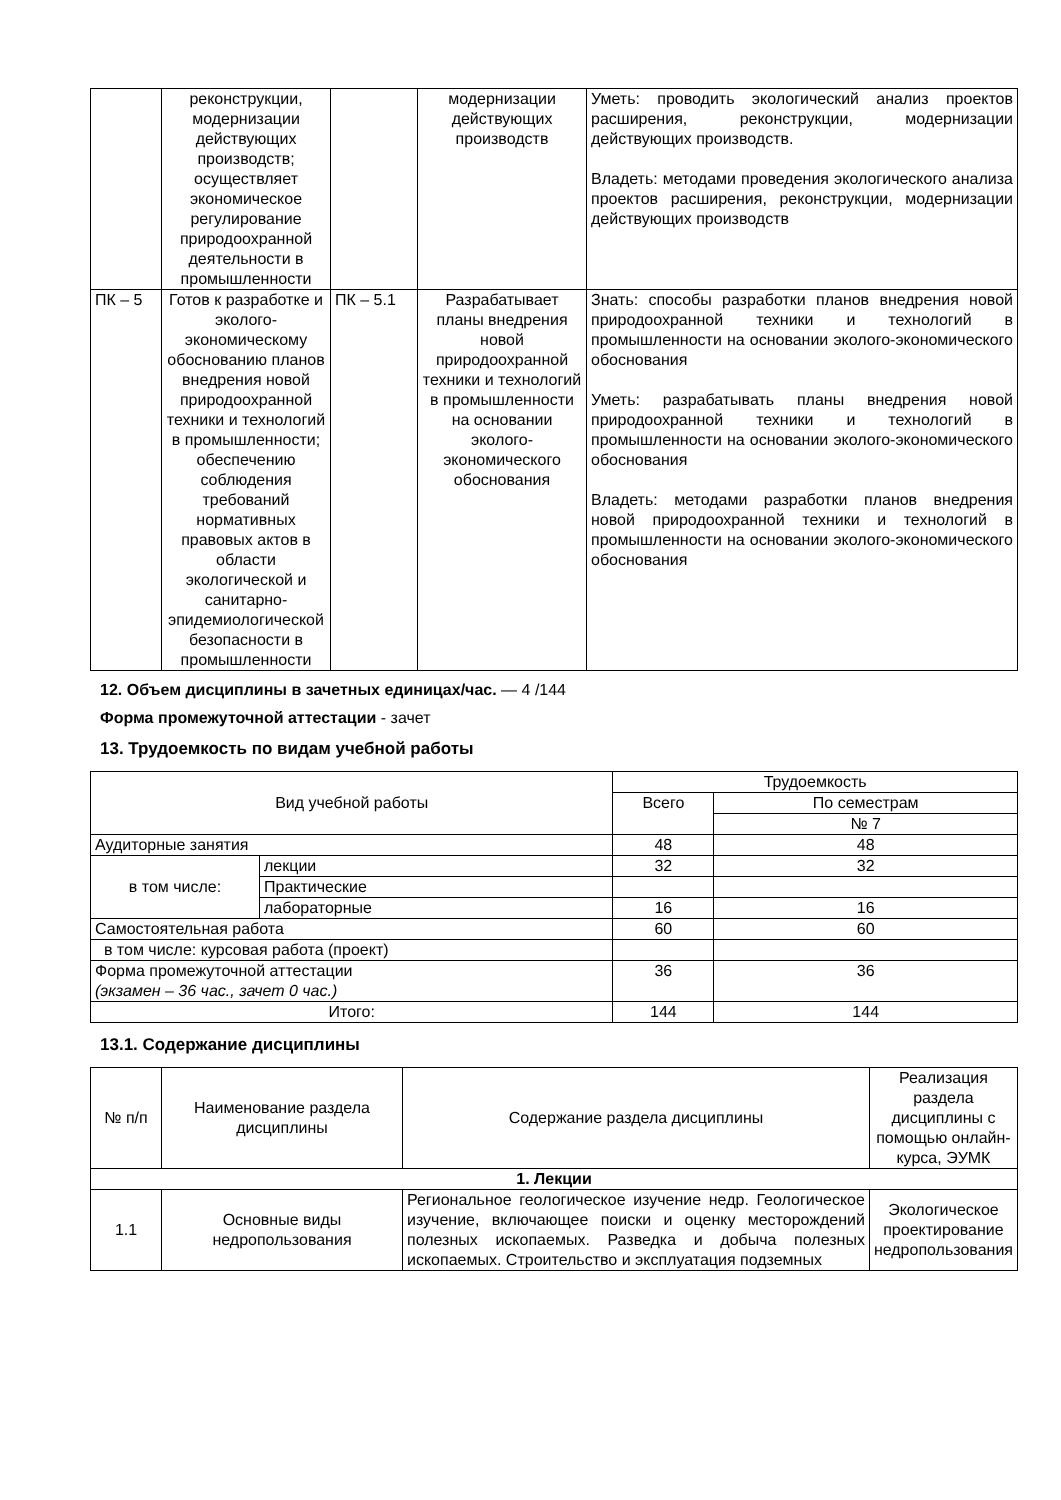| | реконструкции, модернизации действующих производств; осуществляет экономическое регулирование природоохранной деятельности в промышленности | | модернизации действующих производств | Уметь: проводить экологический анализ проектов расширения, реконструкции, модернизации действующих производств. Владеть: методами проведения экологического анализа проектов расширения, реконструкции, модернизации действующих производств |
| ПК – 5 | Готов к разработке и эколого-экономическому обоснованию планов внедрения новой природоохранной техники и технологий в промышленности; обеспечению соблюдения требований нормативных правовых актов в области экологической и санитарно-эпидемиологической безопасности в промышленности | ПК – 5.1 | Разрабатывает планы внедрения новой природоохранной техники и технологий в промышленности на основании эколого-экономического обоснования | Знать: способы разработки планов внедрения новой природоохранной техники и технологий в промышленности на основании эколого-экономического обоснования Уметь: разрабатывать планы внедрения новой природоохранной техники и технологий в промышленности на основании эколого-экономического обоснования Владеть: методами разработки планов внедрения новой природоохранной техники и технологий в промышленности на основании эколого-экономического обоснования |
12. Объем дисциплины в зачетных единицах/час. — 4 /144
Форма промежуточной аттестации - зачет
13. Трудоемкость по видам учебной работы
| Вид учебной работы | | Трудоемкость | |
| | | Всего | По семестрам |
| | | | № 7 |
| Аудиторные занятия | | 48 | 48 |
| в том числе: | лекции | 32 | 32 |
| | Практические | | |
| | лабораторные | 16 | 16 |
| Самостоятельная работа | | 60 | 60 |
| в том числе: курсовая работа (проект) | | | |
| Форма промежуточной аттестации (экзамен – 36 час., зачет 0 час.) | | 36 | 36 |
| Итого: | | 144 | 144 |
13.1. Содержание дисциплины
| № п/п | Наименование раздела дисциплины | Содержание раздела дисциплины | Реализация раздела дисциплины с помощью онлайн-курса, ЭУМК |
| 1. Лекции | | | |
| 1.1 | Основные виды недропользования | Региональное геологическое изучение недр. Геологическое изучение, включающее поиски и оценку месторождений полезных ископаемых. Разведка и добыча полезных ископаемых. Строительство и эксплуатация подземных | Экологическое проектирование недропользования |